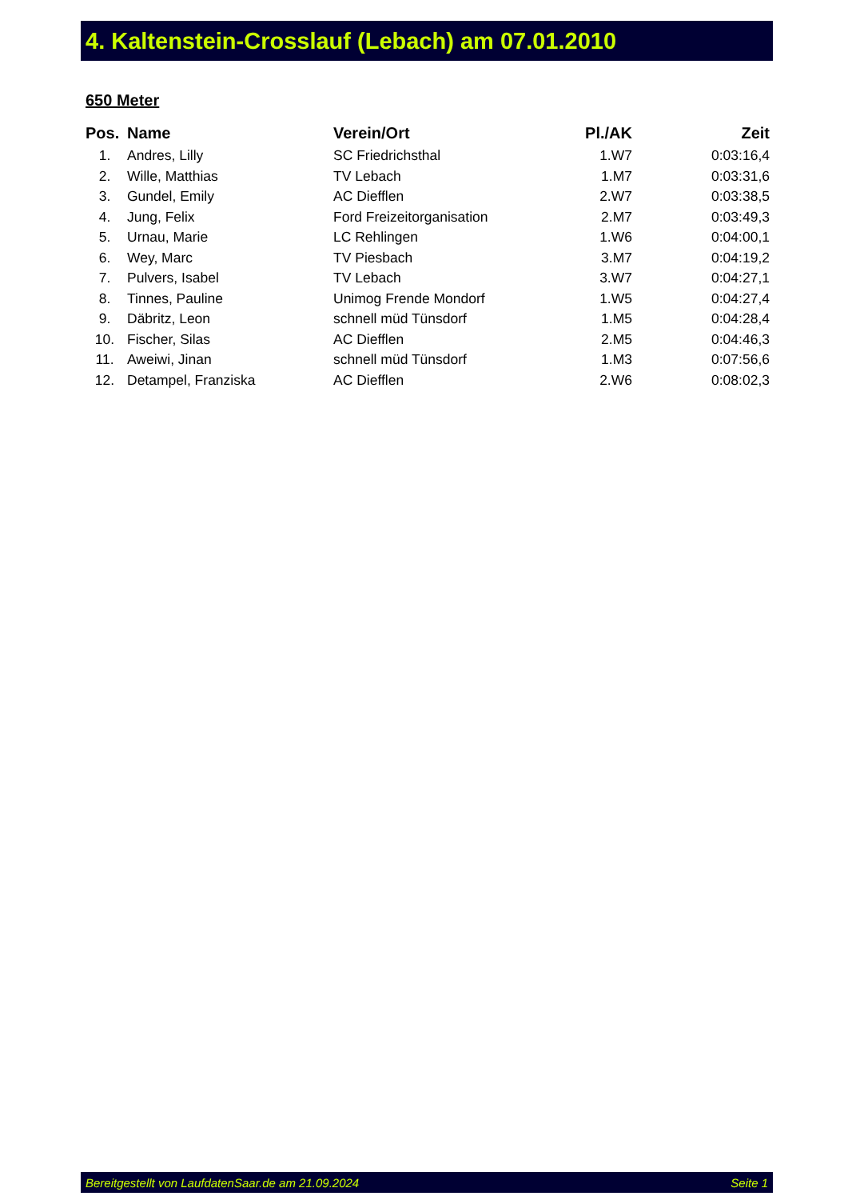4. Kaltenstein-Crosslauf (Lebach) am 07.01.2010
650 Meter
| Pos. | Name | Verein/Ort | Pl./AK | Zeit |
| --- | --- | --- | --- | --- |
| 1. | Andres, Lilly | SC Friedrichsthal | 1.W7 | 0:03:16,4 |
| 2. | Wille, Matthias | TV Lebach | 1.M7 | 0:03:31,6 |
| 3. | Gundel, Emily | AC Diefflen | 2.W7 | 0:03:38,5 |
| 4. | Jung, Felix | Ford Freizeitorganisation | 2.M7 | 0:03:49,3 |
| 5. | Urnau, Marie | LC Rehlingen | 1.W6 | 0:04:00,1 |
| 6. | Wey, Marc | TV Piesbach | 3.M7 | 0:04:19,2 |
| 7. | Pulvers, Isabel | TV Lebach | 3.W7 | 0:04:27,1 |
| 8. | Tinnes, Pauline | Unimog Frende Mondorf | 1.W5 | 0:04:27,4 |
| 9. | Däbritz, Leon | schnell müd Tünsdorf | 1.M5 | 0:04:28,4 |
| 10. | Fischer, Silas | AC Diefflen | 2.M5 | 0:04:46,3 |
| 11. | Aweiwi, Jinan | schnell müd Tünsdorf | 1.M3 | 0:07:56,6 |
| 12. | Detampel, Franziska | AC Diefflen | 2.W6 | 0:08:02,3 |
Bereitgestellt von LaufdatenSaar.de am 21.09.2024 Seite 1